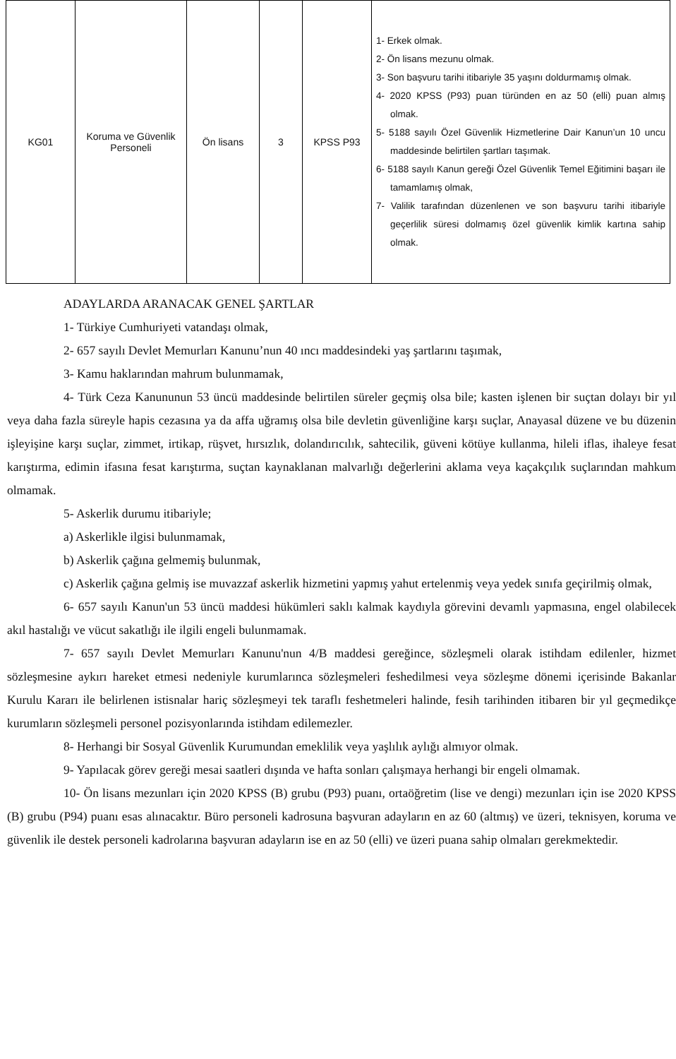| KG01 | Koruma ve Güvenlik Personeli | Ön lisans | 3 | KPSS P93 | 1- Erkek olmak. 2- Ön lisans mezunu olmak. 3- Son başvuru tarihi itibariyle 35 yaşını doldurmamış olmak. 4- 2020 KPSS (P93) puan türünden en az 50 (elli) puan almış olmak. 5- 5188 sayılı Özel Güvenlik Hizmetlerine Dair Kanun’un 10 uncu maddesinde belirtilen şartları taşımak. 6- 5188 sayılı Kanun gereği Özel Güvenlik Temel Eğitimini başarı ile tamamlamış olmak, 7- Valilik tarafından düzenlenen ve son başvuru tarihi itibariyle geçerlilik süresi dolmamış özel güvenlik kimlik kartına sahip olmak. |
ADAYLARDA ARANACAK GENEL ŞARTLAR
1- Türkiye Cumhuriyeti vatandaşı olmak,
2- 657 sayılı Devlet Memurları Kanunu’nun 40 ıncı maddesindeki yaş şartlarını taşımak,
3- Kamu haklarından mahrum bulunmamak,
4- Türk Ceza Kanununun 53 üncü maddesinde belirtilen süreler geçmiş olsa bile; kasten işlenen bir suçtan dolayı bir yıl veya daha fazla süreyle hapis cezasına ya da affa uğramış olsa bile devletin güvenliğine karşı suçlar, Anayasal düzene ve bu düzenin işleyişine karşı suçlar, zimmet, irtikap, rüşvet, hırsızlık, dolandırıcılık, sahtecilik, güveni kötüye kullanma, hileli iflas, ihaleye fesat karıştırma, edimin ifasına fesat karıştırma, suçtan kaynaklanan malvarlığı değerlerini aklama veya kaçakçılık suçlarından mahkum olmamak.
5- Askerlik durumu itibariyle;
a) Askerlikle ilgisi bulunmamak,
b) Askerlik çağına gelmemiş bulunmak,
c) Askerlik çağına gelmiş ise muvazzaf askerlik hizmetini yapmış yahut ertelenmiş veya yedek sınıfa geçirilmiş olmak,
6- 657 sayılı Kanun'un 53 üncü maddesi hükümleri saklı kalmak kaydıyla görevini devamlı yapmasına, engel olabilecek akıl hastalığı ve vücut sakatlığı ile ilgili engeli bulunmamak.
7- 657 sayılı Devlet Memurları Kanunu'nun 4/B maddesi gereğince, sözleşmeli olarak istihdam edilenler, hizmet sözleşmesine aykırı hareket etmesi nedeniyle kurumlarınca sözleşmeleri feshedilmesi veya sözleşme dönemi içerisinde Bakanlar Kurulu Kararı ile belirlenen istisnalar hariç sözleşmeyi tek taraflı feshetmeleri halinde, fesih tarihinden itibaren bir yıl geçmedikçe kurumların sözleşmeli personel pozisyonlarında istihdam edilemezler.
8- Herhangi bir Sosyal Güvenlik Kurumundan emeklilik veya yaşlılık aylığı almıyor olmak.
9- Yapılacak görev gereği mesai saatleri dışında ve hafta sonları çalışmaya herhangi bir engeli olmamak.
10- Ön lisans mezunları için 2020 KPSS (B) grubu (P93) puanı, ortaöğretim (lise ve dengi) mezunları için ise 2020 KPSS (B) grubu (P94) puanı esas alınacaktır. Büro personeli kadrosuna başvuran adayların en az 60 (altmış) ve üzeri, teknisyen, koruma ve güvenlik ile destek personeli kadrolarına başvuran adayların ise en az 50 (elli) ve üzeri puana sahip olmaları gerekmektedir.